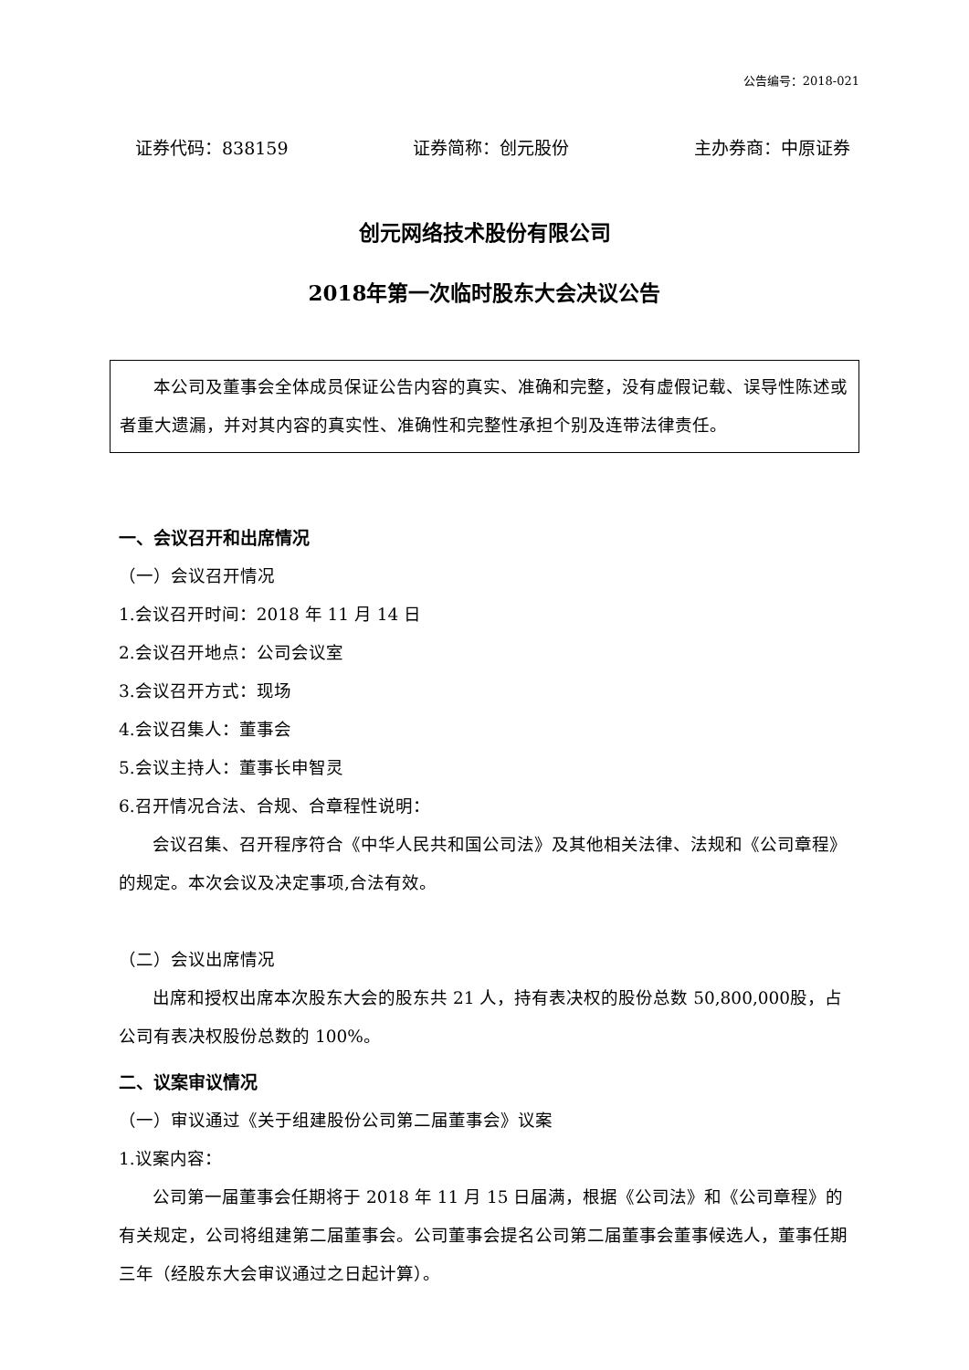公告编号：2018-021
证券代码：838159 证券简称：创元股份 主办券商：中原证券
创元网络技术股份有限公司
2018年第一次临时股东大会决议公告
本公司及董事会全体成员保证公告内容的真实、准确和完整，没有虚假记载、误导性陈述或者重大遗漏，并对其内容的真实性、准确性和完整性承担个别及连带法律责任。
一、会议召开和出席情况
（一）会议召开情况
1.会议召开时间：2018 年 11 月 14 日
2.会议召开地点：公司会议室
3.会议召开方式：现场
4.会议召集人：董事会
5.会议主持人：董事长申智灵
6.召开情况合法、合规、合章程性说明：
会议召集、召开程序符合《中华人民共和国公司法》及其他相关法律、法规和《公司章程》的规定。本次会议及决定事项,合法有效。
（二）会议出席情况
出席和授权出席本次股东大会的股东共 21 人，持有表决权的股份总数 50,800,000股，占公司有表决权股份总数的 100%。
二、议案审议情况
（一）审议通过《关于组建股份公司第二届董事会》议案
1.议案内容：
公司第一届董事会任期将于 2018 年 11 月 15 日届满，根据《公司法》和《公司章程》的有关规定，公司将组建第二届董事会。公司董事会提名公司第二届董事会董事候选人，董事任期三年（经股东大会审议通过之日起计算）。